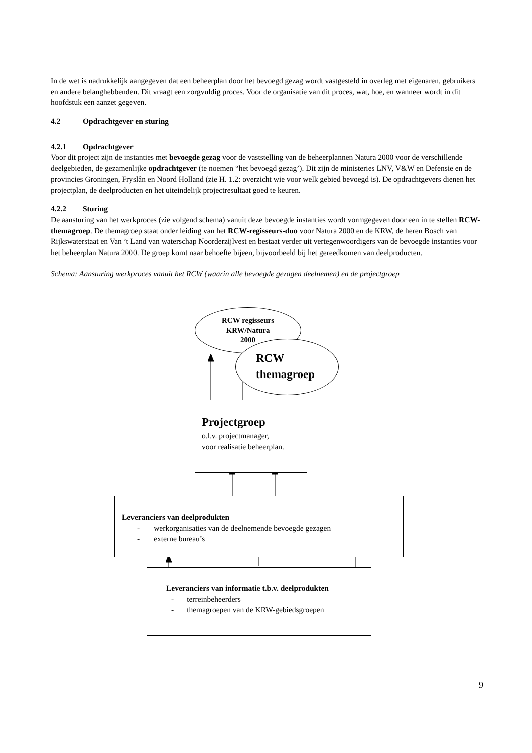In de wet is nadrukkelijk aangegeven dat een beheerplan door het bevoegd gezag wordt vastgesteld in overleg met eigenaren, gebruikers en andere belanghebbenden. Dit vraagt een zorgvuldig proces. Voor de organisatie van dit proces, wat, hoe, en wanneer wordt in dit hoofdstuk een aanzet gegeven.
4.2 Opdrachtgever en sturing
4.2.1 Opdrachtgever
Voor dit project zijn de instanties met bevoegde gezag voor de vaststelling van de beheerplannen Natura 2000 voor de verschillende deelgebieden, de gezamenlijke opdrachtgever (te noemen “het bevoegd gezag’). Dit zijn de ministeries LNV, V&W en Defensie en de provincies Groningen, Fryslân en Noord Holland (zie H. 1.2: overzicht wie voor welk gebied bevoegd is). De opdrachtgevers dienen het projectplan, de deelproducten en het uiteindelijk projectresultaat goed te keuren.
4.2.2 Sturing
De aansturing van het werkproces (zie volgend schema) vanuit deze bevoegde instanties wordt vormgegeven door een in te stellen RCW-themagroep. De themagroep staat onder leiding van het RCW-regisseurs-duo voor Natura 2000 en de KRW, de heren Bosch van Rijkswaterstaat en Van ’t Land van waterschap Noorderzijlvest en bestaat verder uit vertegenwoordigers van de bevoegde instanties voor het beheerplan Natura 2000. De groep komt naar behoefte bijeen, bijvoorbeeld bij het gereedkomen van deelproducten.
Schema: Aansturing werkproces vanuit het RCW (waarin alle bevoegde gezagen deelnemen) en de projectgroep
RCW regisseurs
KRW/Natura
2000
RCW
themagroep
Projectgroep
o.l.v. projectmanager,
voor realisatie beheerplan.
Leveranciers van deelprodukten
- werkorganisaties van de deelnemende bevoegde gezagen
- externe bureau’s
Leveranciers van informatie t.b.v. deelprodukten
- terreinbeheerders
- themagroepen van de KRW-gebiedsgroepen
9